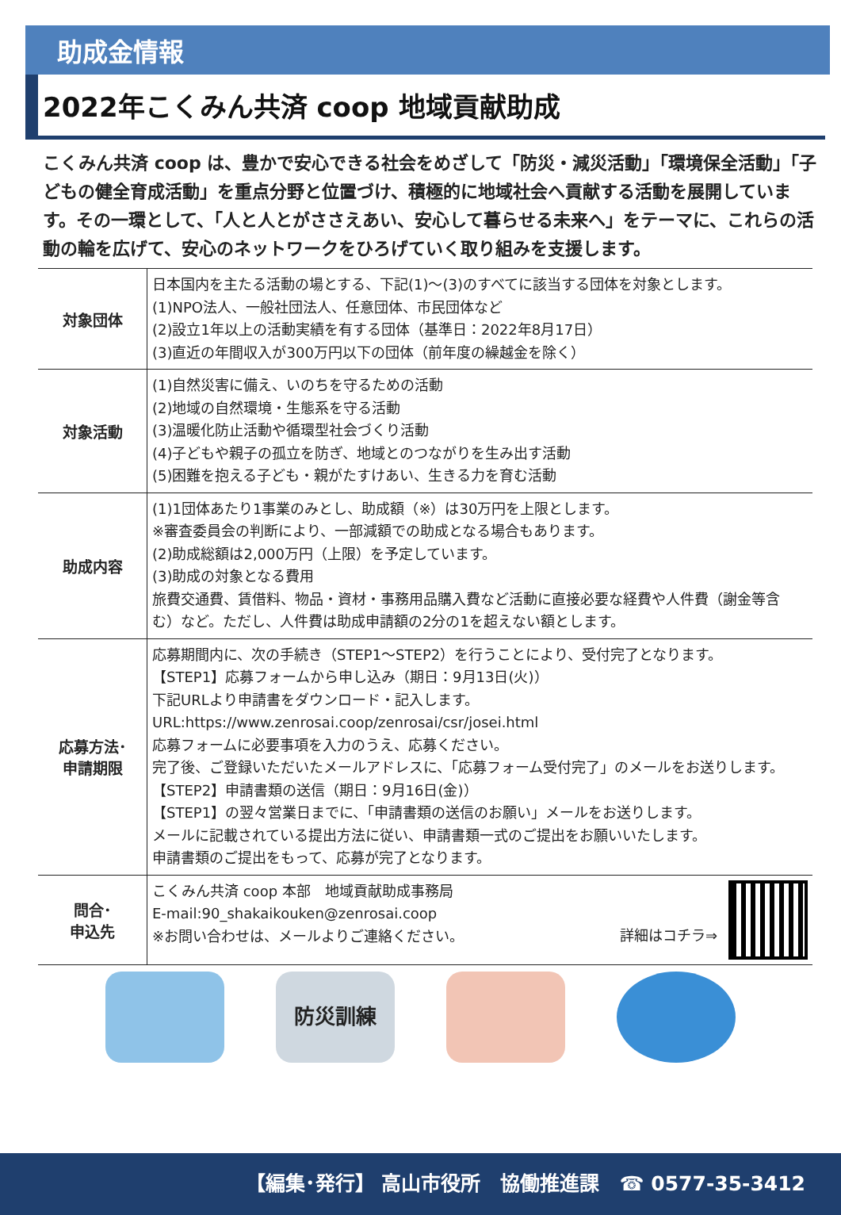助成金情報
2022年こくみん共済 coop 地域貢献助成
こくみん共済 coop は、豊かで安心できる社会をめざして「防災・減災活動」「環境保全活動」「子どもの健全育成活動」を重点分野と位置づけ、積極的に地域社会へ貢献する活動を展開しています。その一環として、「人と人とがささえあい、安心して暮らせる未来へ」をテーマに、これらの活動の輪を広げて、安心のネットワークをひろげていく取り組みを支援します。
| 対象団体 | 日本国内を主たる活動の場とする、下記(1)～(3)のすべてに該当する団体を対象とします。 (1)NPO法人、一般社団法人、任意団体、市民団体など (2)設立1年以上の活動実績を有する団体（基準日：2022年8月17日） (3)直近の年間収入が300万円以下の団体（前年度の繰越金を除く） |
| 対象活動 | (1)自然災害に備え、いのちを守るための活動 (2)地域の自然環境・生態系を守る活動 (3)温暖化防止活動や循環型社会づくり活動 (4)子どもや親子の孤立を防ぎ、地域とのつながりを生み出す活動 (5)困難を抱える子ども・親がたすけあい、生きる力を育む活動 |
| 助成内容 | (1)1団体あたり1事業のみとし、助成額（※）は30万円を上限とします。 ※審査委員会の判断により、一部減額での助成となる場合もあります。 (2)助成総額は2,000万円（上限）を予定しています。 (3)助成の対象となる費用 旅費交通費、賃借料、物品・資材・事務用品購入費など活動に直接必要な経費や人件費（謝金等含む）など。ただし、人件費は助成申請額の2分の1を超えない額とします。 |
| 応募方法･ 申請期限 | 応募期間内に、次の手続き（STEP1～STEP2）を行うことにより、受付完了となります。 【STEP1】応募フォームから申し込み（期日：9月13日(火)） 下記URLより申請書をダウンロード・記入します。 URL:https://www.zenrosai.coop/zenrosai/csr/josei.html 応募フォームに必要事項を入力のうえ、応募ください。 完了後、ご登録いただいたメールアドレスに、「応募フォーム受付完了」のメールをお送りします。 【STEP2】申請書類の送信（期日：9月16日(金)） 【STEP1】の翌々営業日までに、「申請書類の送信のお願い」メールをお送りします。 メールに記載されている提出方法に従い、申請書類一式のご提出をお願いいたします。 申請書類のご提出をもって、応募が完了となります。 |
| 問合･ 申込先 | 詳細はコチラ⇒ こくみん共済 coop 本部 地域貢献助成事務局 E-mail:90_shakaikouken@zenrosai.coop ※お問い合わせは、メールよりご連絡ください。 |
防災訓練
【編集･発行】 高山市役所　協働推進課　☎ 0577-35-3412